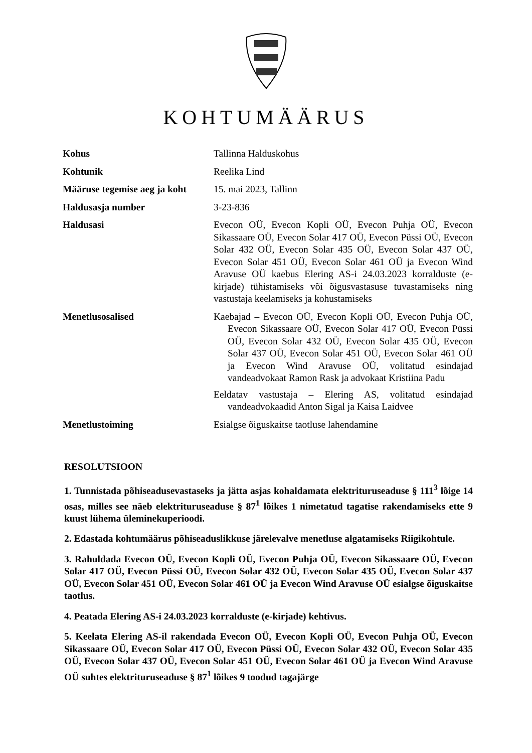KOHTUMÄÄRUS
Kohus Tallinna Halduskohus
Kohtunik Reelika Lind
Määruse tegemise aeg ja koht
15. mai 2023, Tallinn
Haldusasja number 3-23-836
Haldusasi Evecon OÜ, Evecon Kopli OÜ, Evecon Puhja OÜ, Evecon Sikassaare OÜ, Evecon Solar 417 OÜ, Evecon Püssi OÜ, Evecon Solar 432 OÜ, Evecon Solar 435 OÜ, Evecon Solar 437 OÜ, Evecon Solar 451 OÜ, Evecon Solar 461 OÜ ja Evecon Wind Aravuse OÜ kaebus Elering AS-i 24.03.2023 korralduste (e-kirjade) tühistamiseks või õigusvastasuse tuvastamiseks ning vastustaja keelamiseks ja kohustamiseks
Menetlusosalised Kaebajad – Evecon OÜ, Evecon Kopli OÜ, Evecon Puhja OÜ, Evecon Sikassaare OÜ, Evecon Solar 417 OÜ, Evecon Püssi OÜ, Evecon Solar 432 OÜ, Evecon Solar 435 OÜ, Evecon Solar 437 OÜ, Evecon Solar 451 OÜ, Evecon Solar 461 OÜ ja Evecon Wind Aravuse OÜ, volitatud esindajad vandeadvokaat Ramon Rask ja advokaat Kristiina Padu
Eeldatav vastustaja – Elering AS, volitatud esindajad vandeadvokaadid Anton Sigal ja Kaisa Laidvee
Menetlustoiming Esialgse õiguskaitse taotluse lahendamine
RESOLUTSIOON
1. Tunnistada põhiseadusevastaseks ja jätta asjas kohaldamata elektrituruseaduse § 111<sup>3</sup> lõige 14 osas, milles see näeb elektrituruseaduse § 87<sup>1</sup> lõikes 1 nimetatud tagatise rakendamiseks ette 9 kuust lühema üleminekuperioodi.
2. Edastada kohtumäärus põhiseaduslikkuse järelevalve menetluse algatamiseks Riigikohtule.
3. Rahuldada Evecon OÜ, Evecon Kopli OÜ, Evecon Puhja OÜ, Evecon Sikassaare OÜ, Evecon Solar 417 OÜ, Evecon Püssi OÜ, Evecon Solar 432 OÜ, Evecon Solar 435 OÜ, Evecon Solar 437 OÜ, Evecon Solar 451 OÜ, Evecon Solar 461 OÜ ja Evecon Wind Aravuse OÜ esialgse õiguskaitse taotlus.
4. Peatada Elering AS-i 24.03.2023 korralduste (e-kirjade) kehtivus.
5. Keelata Elering AS-il rakendada Evecon OÜ, Evecon Kopli OÜ, Evecon Puhja OÜ, Evecon Sikassaare OÜ, Evecon Solar 417 OÜ, Evecon Püssi OÜ, Evecon Solar 432 OÜ, Evecon Solar 435 OÜ, Evecon Solar 437 OÜ, Evecon Solar 451 OÜ, Evecon Solar 461 OÜ ja Evecon Wind Aravuse OÜ suhtes elektrituruseaduse § 87<sup>1</sup> lõikes 9 toodud tagajärge